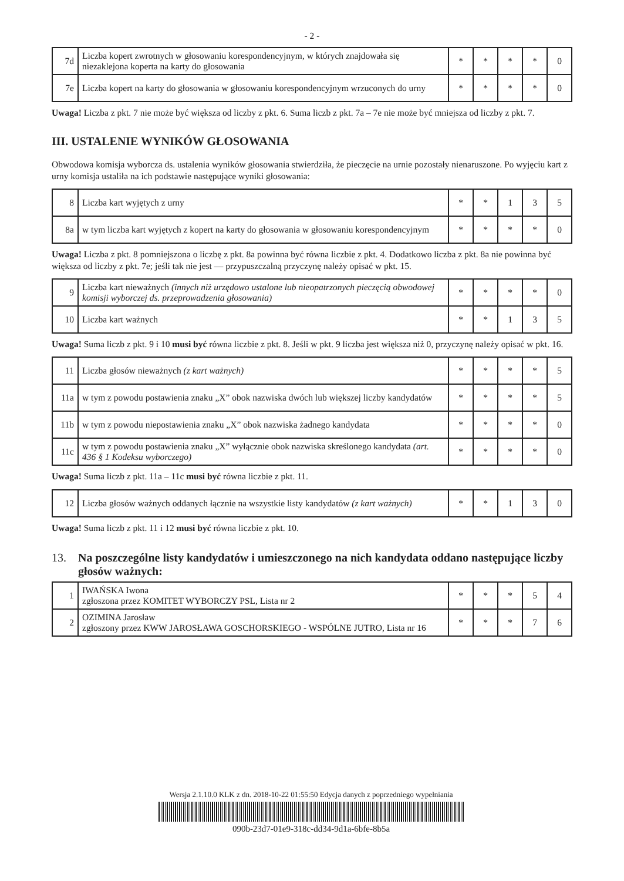- 2 -
| 7d | Liczba kopert zwrotnych w głosowaniu korespondencyjnym, w których znajdowała się niezaklejona koperta na karty do głosowania | * | * | * | * | 0 |
| 7e | Liczba kopert na karty do głosowania w głosowaniu korespondencyjnym wrzuconych do urny | * | * | * | * | 0 |
Uwaga! Liczba z pkt. 7 nie może być większa od liczby z pkt. 6. Suma liczb z pkt. 7a – 7e nie może być mniejsza od liczby z pkt. 7.
III. USTALENIE WYNIKÓW GŁOSOWANIA
Obwodowa komisja wyborcza ds. ustalenia wyników głosowania stwierdziła, że pieczęcie na urnie pozostały nienaruszone. Po wyjęciu kart z urny komisja ustaliła na ich podstawie następujące wyniki głosowania:
| 8 | Liczba kart wyjętych z urny | * | * | 1 | 3 | 5 |
| 8a | w tym liczba kart wyjętych z kopert na karty do głosowania w głosowaniu korespondencyjnym | * | * | * | * | 0 |
Uwaga! Liczba z pkt. 8 pomniejszona o liczbę z pkt. 8a powinna być równa liczbie z pkt. 4. Dodatkowo liczba z pkt. 8a nie powinna być większa od liczby z pkt. 7e; jeśli tak nie jest — przypuszczalną przyczynę należy opisać w pkt. 15.
| 9 | Liczba kart nieważnych (innych niż urzędowo ustalone lub nieopatrzonych pieczęcią obwodowej komisji wyborczej ds. przeprowadzenia głosowania) | * | * | * | * | 0 |
| 10 | Liczba kart ważnych | * | * | 1 | 3 | 5 |
Uwaga! Suma liczb z pkt. 9 i 10 musi być równa liczbie z pkt. 8. Jeśli w pkt. 9 liczba jest większa niż 0, przyczynę należy opisać w pkt. 16.
| 11 | Liczba głosów nieważnych (z kart ważnych) | * | * | * | * | 5 |
| 11a | w tym z powodu postawienia znaku „X” obok nazwiska dwóch lub większej liczby kandydatów | * | * | * | * | 5 |
| 11b | w tym z powodu niepostawienia znaku „X” obok nazwiska żadnego kandydata | * | * | * | * | 0 |
| 11c | w tym z powodu postawienia znaku „X” wyłącznie obok nazwiska skreślonego kandydata (art. 436 § 1 Kodeksu wyborczego) | * | * | * | * | 0 |
Uwaga! Suma liczb z pkt. 11a – 11c musi być równa liczbie z pkt. 11.
| 12 | Liczba głosów ważnych oddanych łącznie na wszystkie listy kandydatów (z kart ważnych) | * | * | 1 | 3 | 0 |
Uwaga! Suma liczb z pkt. 11 i 12 musi być równa liczbie z pkt. 10.
13. Na poszczególne listy kandydatów i umieszczonego na nich kandydata oddano następujące liczby głosów ważnych:
| 1 | IWAŃSKA Iwona zgłoszona przez KOMITET WYBORCZY PSL, Lista nr 2 | * | * | * | 5 | 4 |
| 2 | OZIMINA Jarosław zgłoszony przez KWW JAROSŁAWA GOSCHORSKIEGO - WSPÓLNE JUTRO, Lista nr 16 | * | * | * | 7 | 6 |
Wersja 2.1.10.0 KLK z dn. 2018-10-22 01:55:50 Edycja danych z poprzedniego wypełniania
090b-23d7-01e9-318c-dd34-9d1a-6bfe-8b5a